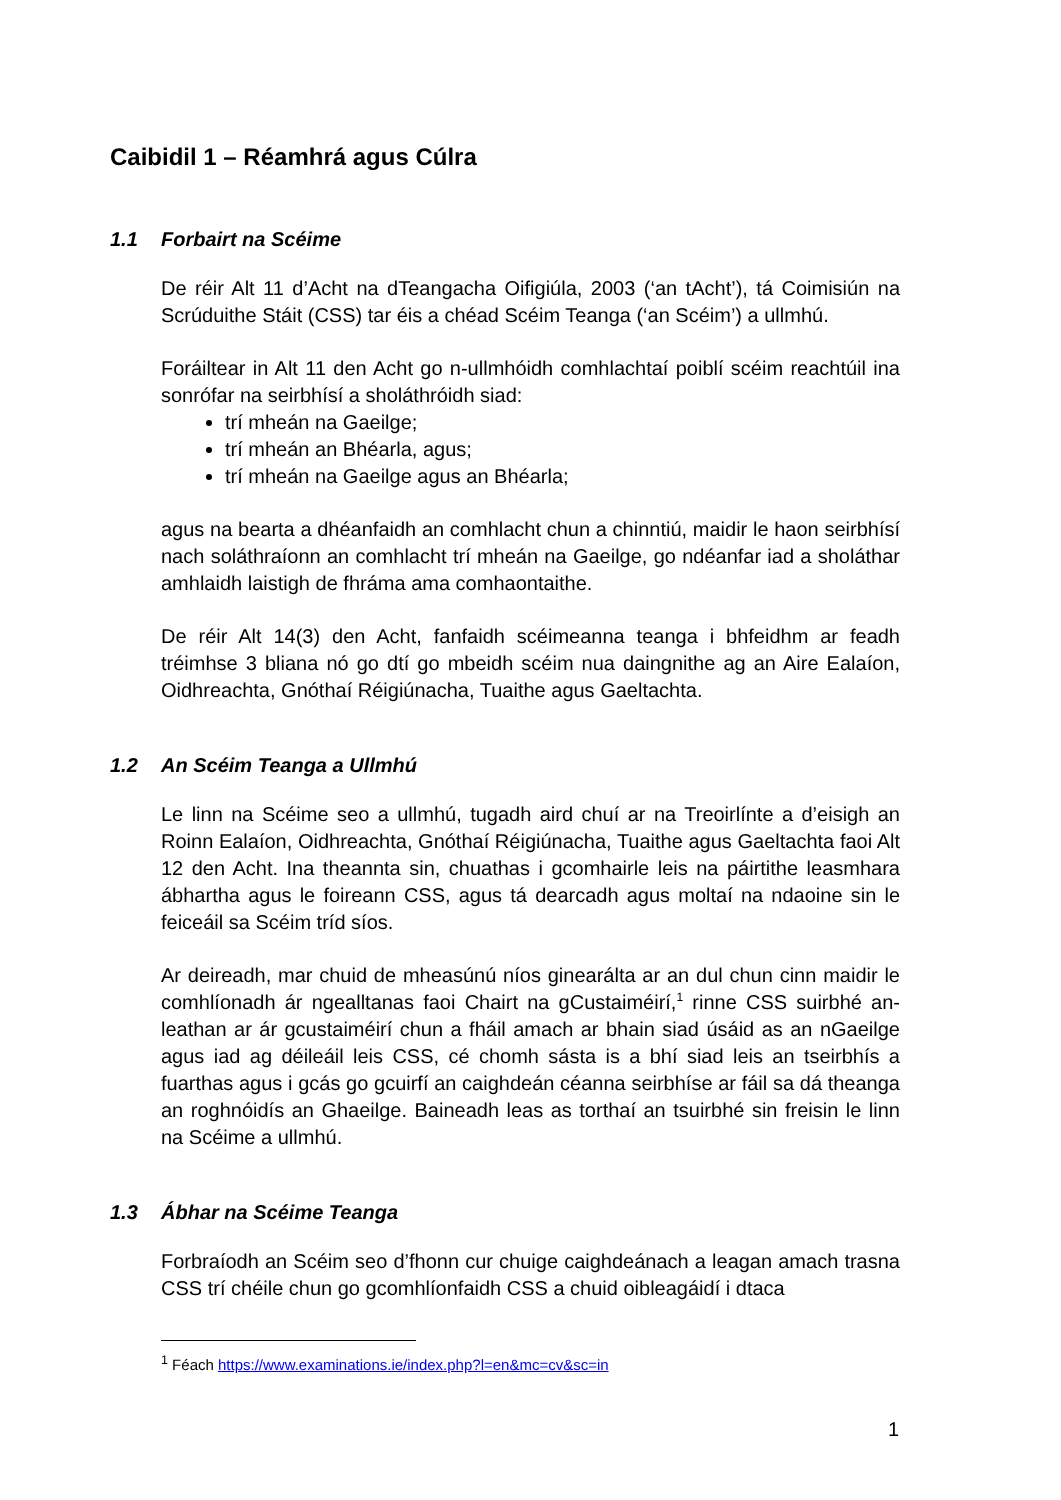Caibidil 1 – Réamhrá agus Cúlra
1.1 Forbairt na Scéime
De réir Alt 11 d’Acht na dTeangacha Oifigiúla, 2003 (‘an tAcht’), tá Coimisiún na Scrúduithe Stáit (CSS) tar éis a chéad Scéim Teanga (‘an Scéim’) a ullmhú.
Foráiltear in Alt 11 den Acht go n-ullmhóidh comhlachtaí poiblí scéim reachtúil ina sonrófar na seirbhísí a sholáthróidh siad:
trí mheán na Gaeilge;
trí mheán an Bhéarla, agus;
trí mheán na Gaeilge agus an Bhéarla;
agus na bearta a dhéanfaidh an comhlacht chun a chinntiú, maidir le haon seirbhísí nach soláthraíonn an comhlacht trí mheán na Gaeilge, go ndéanfar iad a sholáthar amhlaidh laistigh de fhráma ama comhaontaithe.
De réir Alt 14(3) den Acht, fanfaidh scéimeanna teanga i bhfeidhm ar feadh tréimhse 3 bliana nó go dtí go mbeidh scéim nua daingnithe ag an Aire Ealaíon, Oidhreachta, Gnóthaí Réigiúnacha, Tuaithe agus Gaeltachta.
1.2 An Scéim Teanga a Ullmhú
Le linn na Scéime seo a ullmhú, tugadh aird chuí ar na Treoirlínte a d’eisigh an Roinn Ealaíon, Oidhreachta, Gnóthaí Réigiúnacha, Tuaithe agus Gaeltachta faoi Alt 12 den Acht. Ina theannta sin, chuathas i gcomhairle leis na páirtithe leasmhara ábhartha agus le foireann CSS, agus tá dearcadh agus moltaí na ndaoine sin le feiceáil sa Scéim tríd síos.
Ar deireadh, mar chuid de mheasúnú níos ginearálta ar an dul chun cinn maidir le comhlíonadh ár ngealltanas faoi Chairt na gCustaiméirí,<sup>1</sup> rinne CSS suirbhé an-leathan ar ár gcustaiméirí chun a fháil amach ar bhain siad úsáid as an nGaeilge agus iad ag déileáil leis CSS, cé chomh sásta is a bhí siad leis an tseirbhís a fuarthas agus i gcás go gcuirfí an caighdeán céanna seirbhíse ar fáil sa dá theanga an roghnóidís an Ghaeilge. Baineadh leas as torthaí an tsuirbhé sin freisin le linn na Scéime a ullmhú.
1.3 Ábhar na Scéime Teanga
Forbraíodh an Scéim seo d’fhonn cur chuige caighdeánach a leagan amach trasna CSS trí chéile chun go gcomhlíonfaidh CSS a chuid oibleagáidí i dtaca
<sup>1</sup> Féach https://www.examinations.ie/index.php?l=en&mc=cv&sc=in
1